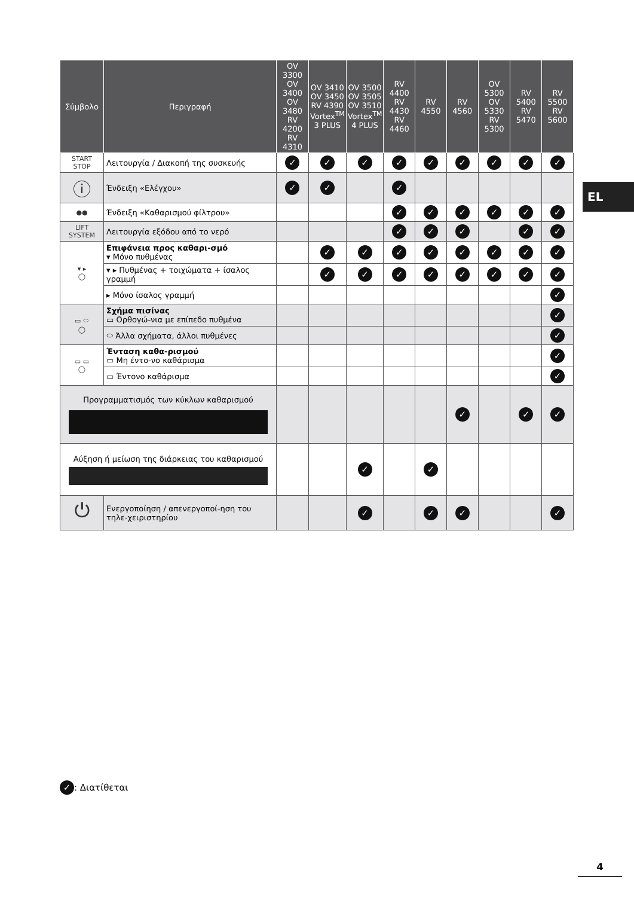EL
| Σύμβολο | Περιγραφή | OV 3300 OV 3400 OV 3480 RV 4200 RV 4310 | OV 3410 OV 3450 RV 4390 Vortex<sup>TM</sup> 3 PLUS | OV 3500 OV 3505 OV 3510 Vortex<sup>TM</sup> 4 PLUS | RV 4400 RV 4430 RV 4460 | RV 4550 | RV 4560 | OV 5300 OV 5330 RV 5300 | RV 5400 RV 5470 | RV 5500 RV 5600 |
| --- | --- | --- | --- | --- | --- | --- | --- | --- | --- | --- |
| START STOP | Λειτουργία / Διακοπή της συσκευής | ✓ | ✓ | ✓ | ✓ | ✓ | ✓ | ✓ | ✓ | ✓ |
| ⓘ | Ένδειξη «Ελέγχου» | ✓ | ✓ | | ✓ | | | | | |
| ●● | Ένδειξη «Καθαρισμού φίλτρου» | | | | ✓ | ✓ | ✓ | ✓ | ✓ | ✓ |
| LIFT SYSTEM | Λειτουργία εξόδου από το νερό | | | | ✓ | ✓ | ✓ | | ✓ | ✓ |
| ▾ ▸ ◯ | Επιφάνεια προς καθαρι-σμό ▾ Μόνο πυθμένας | | ✓ | ✓ | ✓ | ✓ | ✓ | ✓ | ✓ | ✓ |
| | ▾ ▸ Πυθμένας + τοιχώματα + ίσαλος γραμμή | | ✓ | ✓ | ✓ | ✓ | ✓ | ✓ | ✓ | ✓ |
| | ▸ Μόνο ίσαλος γραμμή | | | | | | | | | ✓ |
| ▭ ⬭ ◯ | Σχήμα πισίνας ▭ Ορθογώ-νια με επίπεδο πυθμένα | | | | | | | | | ✓ |
| | ⬭ Άλλα σχήματα, άλλοι πυθμένες | | | | | | | | | ✓ |
| ▭ ▭ ◯ | Ένταση καθα-ρισμού ▭ Μη έντο-νο καθάρισμα | | | | | | | | | ✓ |
| | ▭ Έντονο καθάρισμα | | | | | | | | | ✓ |
| Προγραμματισμός των κύκλων καθαρισμού | | | | | | | ✓ | | ✓ | ✓ |
| Αύξηση ή μείωση της διάρκειας του καθαρισμού | | | | ✓ | | ✓ | | | | |
| ⏻ | Ενεργοποίηση / απενεργοποί-ηση του τηλε-χειριστηρίου | | | ✓ | | ✓ | ✓ | | | ✓ |
✓: Διατίθεται
4